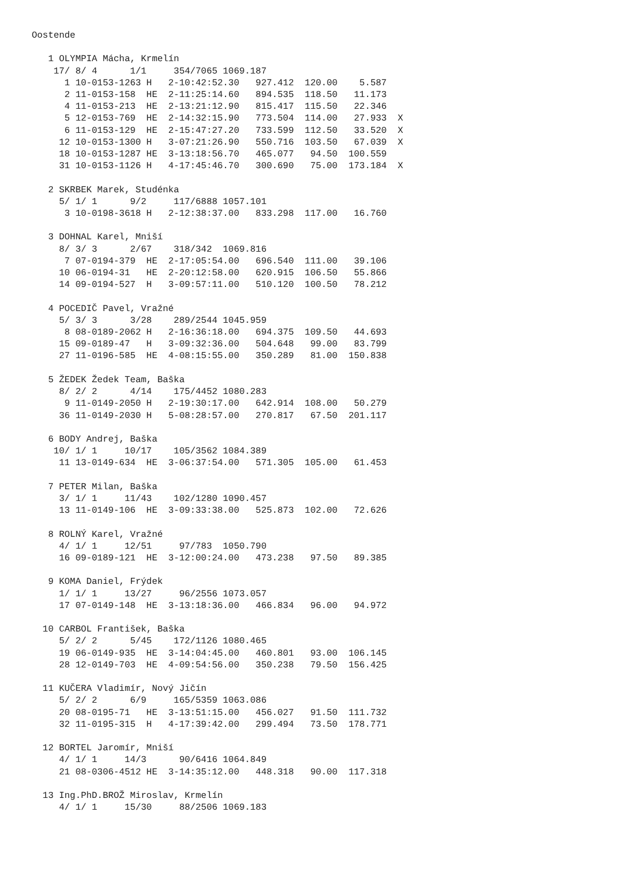Oostende

   1 OLYMPIA Mácha, Krmelín
    17/ 8/ 4      1/1     354/7065 1069.187
      1 10-0153-1263 H   2-10:42:52.30   927.412  120.00    5.587
      2 11-0153-158  HE  2-11:25:14.60   894.535  118.50   11.173
      4 11-0153-213  HE  2-13:21:12.90   815.417  115.50   22.346
      5 12-0153-769  HE  2-14:32:15.90   773.504  114.00   27.933  X
      6 11-0153-129  HE  2-15:47:27.20   733.599  112.50   33.520  X
     12 10-0153-1300 H   3-07:21:26.90   550.716  103.50   67.039  X
     18 10-0153-1287 HE  3-13:18:56.70   465.077   94.50  100.559
     31 10-0153-1126 H   4-17:45:46.70   300.690   75.00  173.184  X

   2 SKRBEK Marek, Studénka
     5/ 1/ 1      9/2     117/6888 1057.101
      3 10-0198-3618 H   2-12:38:37.00   833.298  117.00   16.760

   3 DOHNAL Karel, Mniší
     8/ 3/ 3      2/67    318/342  1069.816
      7 07-0194-379  HE  2-17:05:54.00   696.540  111.00   39.106
     10 06-0194-31   HE  2-20:12:58.00   620.915  106.50   55.866
     14 09-0194-527  H   3-09:57:11.00   510.120  100.50   78.212

   4 POCEDIČ Pavel, Vražné
     5/ 3/ 3      3/28    289/2544 1045.959
      8 08-0189-2062 H   2-16:36:18.00   694.375  109.50   44.693
     15 09-0189-47   H   3-09:32:36.00   504.648   99.00   83.799
     27 11-0196-585  HE  4-08:15:55.00   350.289   81.00  150.838

   5 ŽEDEK Žedek Team, Baška
     8/ 2/ 2      4/14    175/4452 1080.283
      9 11-0149-2050 H   2-19:30:17.00   642.914  108.00   50.279
     36 11-0149-2030 H   5-08:28:57.00   270.817   67.50  201.117

   6 BODY Andrej, Baška
    10/ 1/ 1     10/17    105/3562 1084.389
     11 13-0149-634  HE  3-06:37:54.00   571.305  105.00   61.453

   7 PETER Milan, Baška
     3/ 1/ 1     11/43    102/1280 1090.457
     13 11-0149-106  HE  3-09:33:38.00   525.873  102.00   72.626

   8 ROLNÝ Karel, Vražné
     4/ 1/ 1     12/51     97/783  1050.790
     16 09-0189-121  HE  3-12:00:24.00   473.238   97.50   89.385

   9 KOMA Daniel, Frýdek
     1/ 1/ 1     13/27     96/2556 1073.057
     17 07-0149-148  HE  3-13:18:36.00   466.834   96.00   94.972

  10 CARBOL František, Baška
     5/ 2/ 2      5/45    172/1126 1080.465
     19 06-0149-935  HE  3-14:04:45.00   460.801   93.00  106.145
     28 12-0149-703  HE  4-09:54:56.00   350.238   79.50  156.425

  11 KUČERA Vladimír, Nový Jičín
     5/ 2/ 2      6/9     165/5359 1063.086
     20 08-0195-71   HE  3-13:51:15.00   456.027   91.50  111.732
     32 11-0195-315  H   4-17:39:42.00   299.494   73.50  178.771

  12 BORTEL Jaromír, Mniší
     4/ 1/ 1     14/3      90/6416 1064.849
     21 08-0306-4512 HE  3-14:35:12.00   448.318   90.00  117.318

  13 Ing.PhD.BROŽ Miroslav, Krmelín
     4/ 1/ 1     15/30     88/2506 1069.183